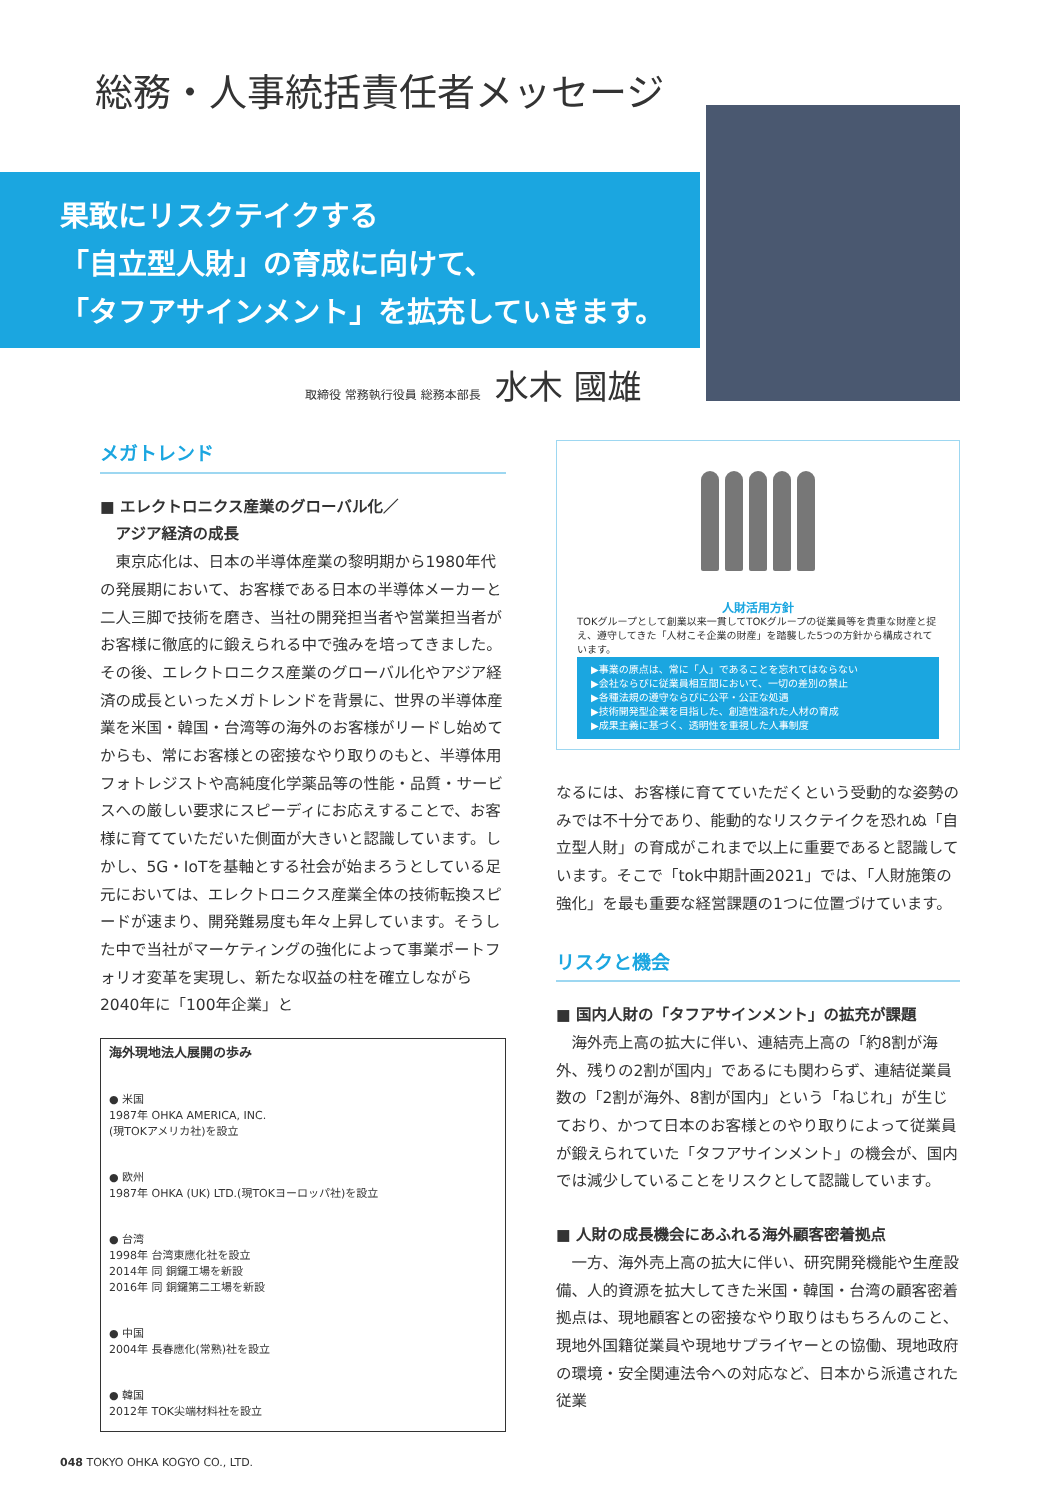総務・人事統括責任者メッセージ
果敢にリスクテイクする
「自立型人財」の育成に向けて、
「タフアサインメント」を拡充していきます。
取締役 常務執行役員 総務本部長 水木 國雄
メガトレンド
■ エレクトロニクス産業のグローバル化／
　アジア経済の成長
東京応化は、日本の半導体産業の黎明期から1980年代の発展期において、お客様である日本の半導体メーカーと二人三脚で技術を磨き、当社の開発担当者や営業担当者がお客様に徹底的に鍛えられる中で強みを培ってきました。その後、エレクトロニクス産業のグローバル化やアジア経済の成長といったメガトレンドを背景に、世界の半導体産業を米国・韓国・台湾等の海外のお客様がリードし始めてからも、常にお客様との密接なやり取りのもと、半導体用フォトレジストや高純度化学薬品等の性能・品質・サービスへの厳しい要求にスピーディにお応えすることで、お客様に育てていただいた側面が大きいと認識しています。しかし、5G・IoTを基軸とする社会が始まろうとしている足元においては、エレクトロニクス産業全体の技術転換スピードが速まり、開発難易度も年々上昇しています。そうした中で当社がマーケティングの強化によって事業ポートフォリオ変革を実現し、新たな収益の柱を確立しながら2040年に「100年企業」と
海外現地法人展開の歩み
● 米国
1987年 OHKA AMERICA, INC.
(現TOKアメリカ社)を設立
● 欧州
1987年 OHKA (UK) LTD.(現TOKヨーロッパ社)を設立
● 台湾
1998年 台湾東應化社を設立
2014年 同 銅鑼工場を新設
2016年 同 銅鑼第二工場を新設
● 中国
2004年 長春應化(常熟)社を設立
● 韓国
2012年 TOK尖端材料社を設立
人財活用方針
TOKグループとして創業以来一貫してTOKグループの従業員等を貴重な財産と捉え、遵守してきた「人材こそ企業の財産」を踏襲した5つの方針から構成されています。
▶事業の原点は、常に「人」であることを忘れてはならない
▶会社ならびに従業員相互間において、一切の差別の禁止
▶各種法規の遵守ならびに公平・公正な処遇
▶技術開発型企業を目指した、創造性溢れた人材の育成
▶成果主義に基づく、透明性を重視した人事制度
なるには、お客様に育てていただくという受動的な姿勢のみでは不十分であり、能動的なリスクテイクを恐れぬ「自立型人財」の育成がこれまで以上に重要であると認識しています。そこで「tok中期計画2021」では、「人財施策の強化」を最も重要な経営課題の1つに位置づけています。
リスクと機会
■ 国内人財の「タフアサインメント」の拡充が課題
海外売上高の拡大に伴い、連結売上高の「約8割が海外、残りの2割が国内」であるにも関わらず、連結従業員数の「2割が海外、8割が国内」という「ねじれ」が生じており、かつて日本のお客様とのやり取りによって従業員が鍛えられていた「タフアサインメント」の機会が、国内では減少していることをリスクとして認識しています。
■ 人財の成長機会にあふれる海外顧客密着拠点
一方、海外売上高の拡大に伴い、研究開発機能や生産設備、人的資源を拡大してきた米国・韓国・台湾の顧客密着拠点は、現地顧客との密接なやり取りはもちろんのこと、現地外国籍従業員や現地サプライヤーとの協働、現地政府の環境・安全関連法令への対応など、日本から派遣された従業
048 TOKYO OHKA KOGYO CO., LTD.